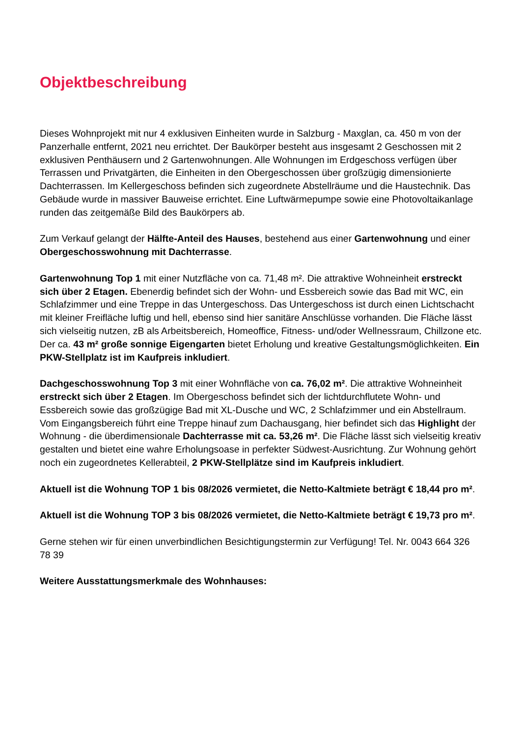Objektbeschreibung
Dieses Wohnprojekt mit nur 4 exklusiven Einheiten wurde in Salzburg - Maxglan, ca. 450 m von der Panzerhalle entfernt, 2021 neu errichtet. Der Baukörper besteht aus insgesamt 2 Geschossen mit 2 exklusiven Penthäusern und 2 Gartenwohnungen. Alle Wohnungen im Erdgeschoss verfügen über Terrassen und Privatgärten, die Einheiten in den Obergeschossen über großzügig dimensionierte Dachterrassen. Im Kellergeschoss befinden sich zugeordnete Abstellräume und die Haustechnik. Das Gebäude wurde in massiver Bauweise errichtet. Eine Luftwärmepumpe sowie eine Photovoltaikanlage runden das zeitgemäße Bild des Baukörpers ab.
Zum Verkauf gelangt der Hälfte-Anteil des Hauses, bestehend aus einer Gartenwohnung und einer Obergeschosswohnung mit Dachterrasse.
Gartenwohnung Top 1 mit einer Nutzfläche von ca. 71,48 m². Die attraktive Wohneinheit erstreckt sich über 2 Etagen. Ebenerdig befindet sich der Wohn- und Essbereich sowie das Bad mit WC, ein Schlafzimmer und eine Treppe in das Untergeschoss. Das Untergeschoss ist durch einen Lichtschacht mit kleiner Freifläche luftig und hell, ebenso sind hier sanitäre Anschlüsse vorhanden. Die Fläche lässt sich vielseitig nutzen, zB als Arbeitsbereich, Homeoffice, Fitness- und/oder Wellnessraum, Chillzone etc. Der ca. 43 m² große sonnige Eigengarten bietet Erholung und kreative Gestaltungsmöglichkeiten. Ein PKW-Stellplatz ist im Kaufpreis inkludiert.
Dachgeschosswohnung Top 3 mit einer Wohnfläche von ca. 76,02 m². Die attraktive Wohneinheit erstreckt sich über 2 Etagen. Im Obergeschoss befindet sich der lichtdurchflutete Wohn- und Essbereich sowie das großzügige Bad mit XL-Dusche und WC, 2 Schlafzimmer und ein Abstellraum. Vom Eingangsbereich führt eine Treppe hinauf zum Dachausgang, hier befindet sich das Highlight der Wohnung - die überdimensionale Dachterrasse mit ca. 53,26 m². Die Fläche lässt sich vielseitig kreativ gestalten und bietet eine wahre Erholungsoase in perfekter Südwest-Ausrichtung. Zur Wohnung gehört noch ein zugeordnetes Kellerabteil, 2 PKW-Stellplätze sind im Kaufpreis inkludiert.
Aktuell ist die Wohnung TOP 1 bis 08/2026 vermietet, die Netto-Kaltmiete beträgt € 18,44 pro m².
Aktuell ist die Wohnung TOP 3 bis 08/2026 vermietet, die Netto-Kaltmiete beträgt € 19,73 pro m².
Gerne stehen wir für einen unverbindlichen Besichtigungstermin zur Verfügung! Tel. Nr. 0043 664 326 78 39
Weitere Ausstattungsmerkmale des Wohnhauses: